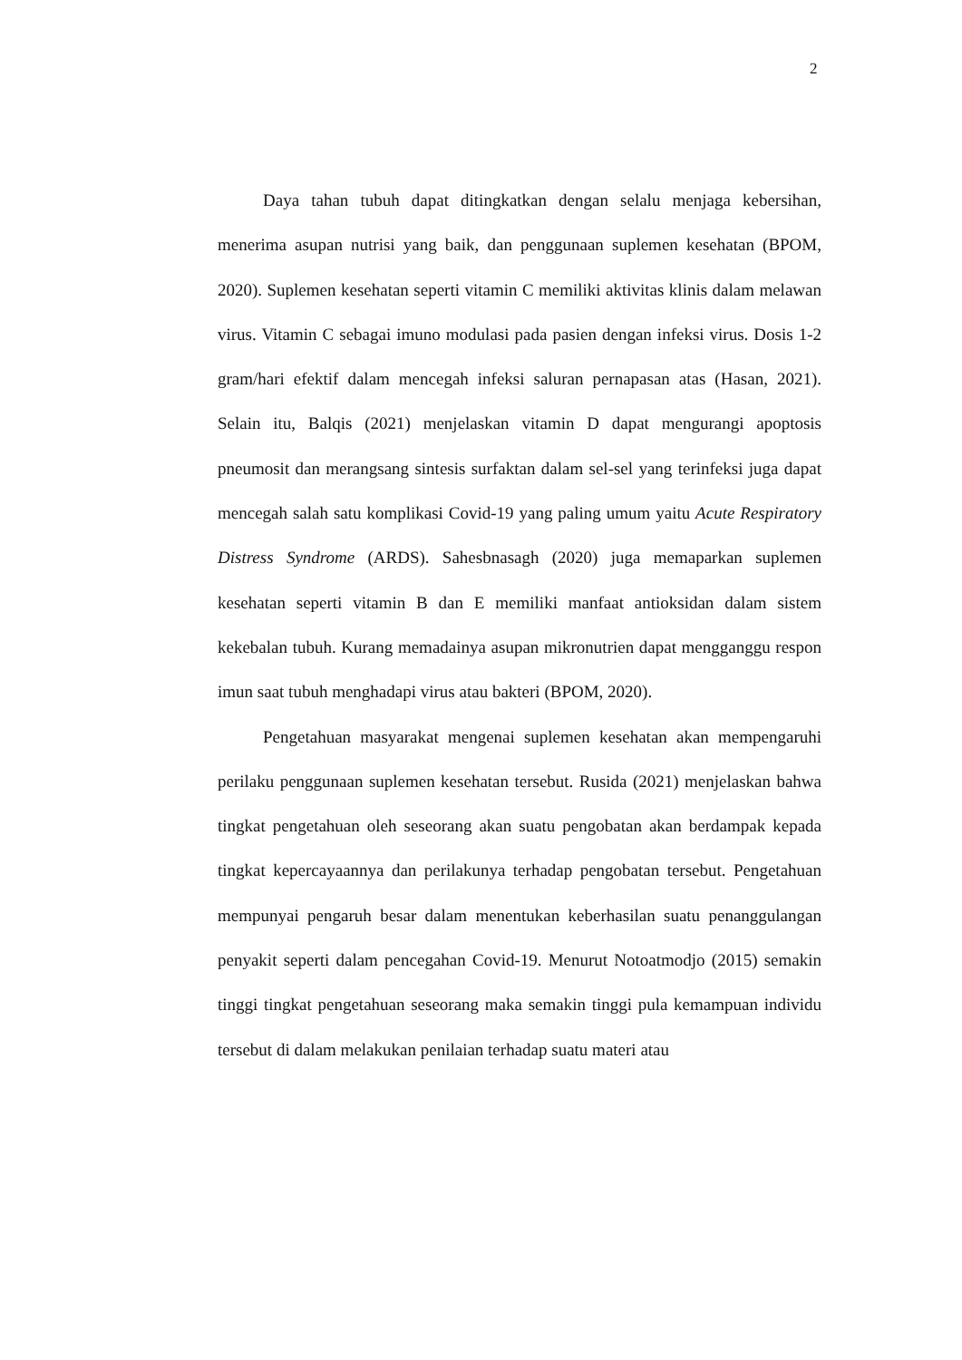2
Daya tahan tubuh dapat ditingkatkan dengan selalu menjaga kebersihan, menerima asupan nutrisi yang baik, dan penggunaan suplemen kesehatan (BPOM, 2020). Suplemen kesehatan seperti vitamin C memiliki aktivitas klinis dalam melawan virus. Vitamin C sebagai imuno modulasi pada pasien dengan infeksi virus. Dosis 1-2 gram/hari efektif dalam mencegah infeksi saluran pernapasan atas (Hasan, 2021). Selain itu, Balqis (2021) menjelaskan vitamin D dapat mengurangi apoptosis pneumosit dan merangsang sintesis surfaktan dalam sel-sel yang terinfeksi juga dapat mencegah salah satu komplikasi Covid-19 yang paling umum yaitu Acute Respiratory Distress Syndrome (ARDS). Sahesbnasagh (2020) juga memaparkan suplemen kesehatan seperti vitamin B dan E memiliki manfaat antioksidan dalam sistem kekebalan tubuh. Kurang memadainya asupan mikronutrien dapat mengganggu respon imun saat tubuh menghadapi virus atau bakteri (BPOM, 2020).
Pengetahuan masyarakat mengenai suplemen kesehatan akan mempengaruhi perilaku penggunaan suplemen kesehatan tersebut. Rusida (2021) menjelaskan bahwa tingkat pengetahuan oleh seseorang akan suatu pengobatan akan berdampak kepada tingkat kepercayaannya dan perilakunya terhadap pengobatan tersebut. Pengetahuan mempunyai pengaruh besar dalam menentukan keberhasilan suatu penanggulangan penyakit seperti dalam pencegahan Covid-19. Menurut Notoatmodjo (2015) semakin tinggi tingkat pengetahuan seseorang maka semakin tinggi pula kemampuan individu tersebut di dalam melakukan penilaian terhadap suatu materi atau